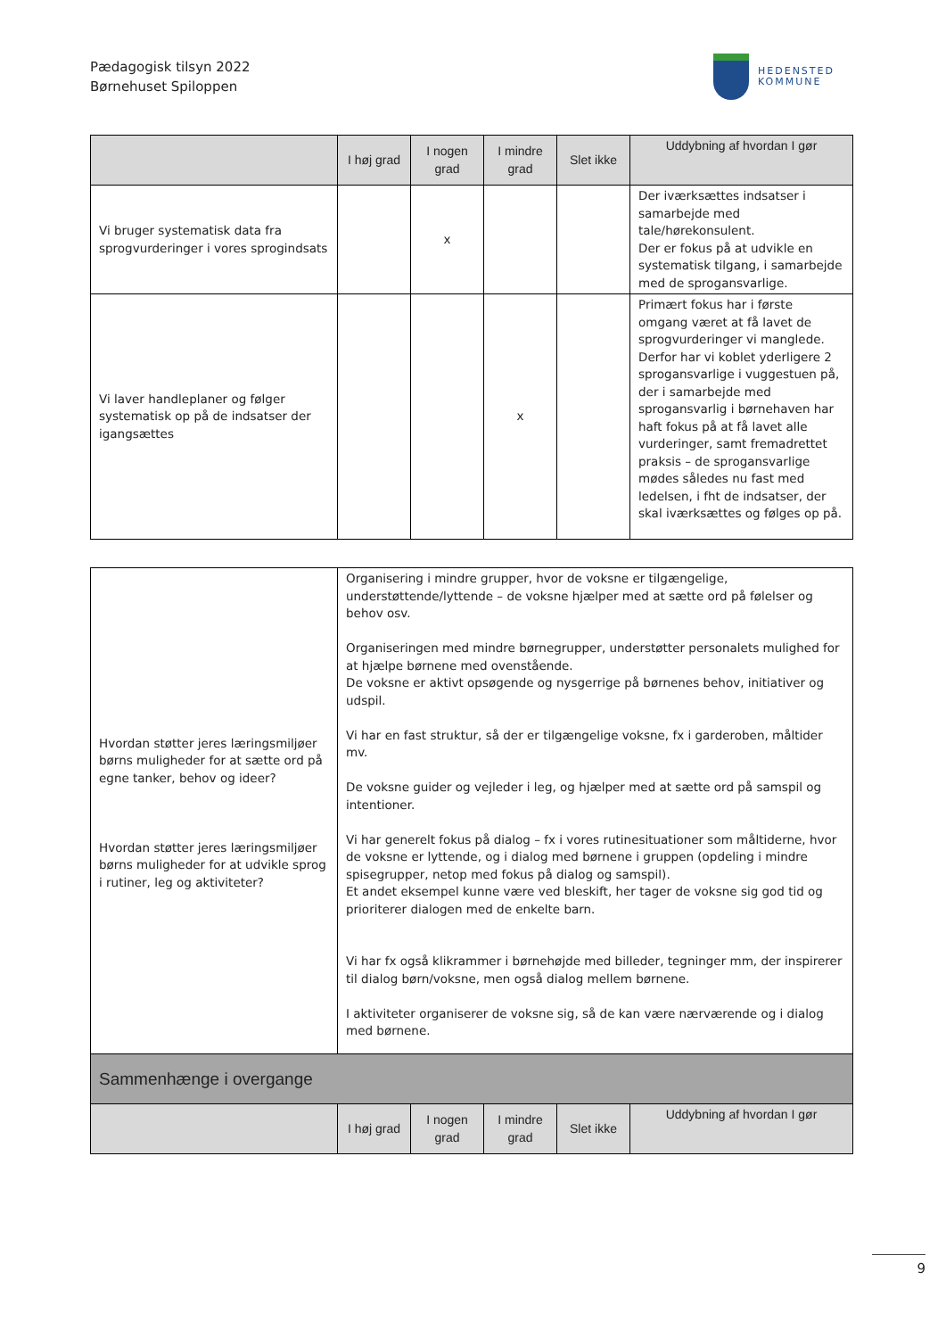Pædagogisk tilsyn 2022
Børnehuset Spiloppen
HEDENSTED
KOMMUNE
| | I høj grad | I nogen grad | I mindre grad | Slet ikke | Uddybning af hvordan I gør |
| --- | --- | --- | --- | --- | --- |
| Vi bruger systematisk data fra sprogvurderinger i vores sprogindsats | | x | | | Der iværksættes indsatser i samarbejde med tale/hørekonsulent. Der er fokus på at udvikle en systematisk tilgang, i samarbejde med de sprogansvarlige. |
| Vi laver handleplaner og følger systematisk op på de indsatser der igangsættes | | | x | | Primært fokus har i første omgang været at få lavet de sprogvurderinger vi manglede. Derfor har vi koblet yderligere 2 sprogansvarlige i vuggestuen på, der i samarbejde med sprogansvarlig i børnehaven har haft fokus på at få lavet alle vurderinger, samt fremadrettet praksis – de sprogansvarlige mødes således nu fast med ledelsen, i fht de indsatser, der skal iværksættes og følges op på. |
| Hvordan støtter jeres læringsmiljøer børns muligheder for at sætte ord på egne tanker, behov og ideer? Hvordan støtter jeres læringsmiljøer børns muligheder for at udvikle sprog i rutiner, leg og aktiviteter? | Organisering i mindre grupper, hvor de voksne er tilgængelige, understøttende/lyttende – de voksne hjælper med at sætte ord på følelser og behov osv. Organiseringen med mindre børnegrupper, understøtter personalets mulighed for at hjælpe børnene med ovenstående. De voksne er aktivt opsøgende og nysgerrige på børnenes behov, initiativer og udspil. Vi har en fast struktur, så der er tilgængelige voksne, fx i garderoben, måltider mv. De voksne guider og vejleder i leg, og hjælper med at sætte ord på samspil og intentioner. Vi har generelt fokus på dialog – fx i vores rutinesituationer som måltiderne, hvor de voksne er lyttende, og i dialog med børnene i gruppen (opdeling i mindre spisegrupper, netop med fokus på dialog og samspil). Et andet eksempel kunne være ved bleskift, her tager de voksne sig god tid og prioriterer dialogen med de enkelte barn. Vi har fx også klikrammer i børnehøjde med billeder, tegninger mm, der inspirerer til dialog børn/voksne, men også dialog mellem børnene. I aktiviteter organiserer de voksne sig, så de kan være nærværende og i dialog med børnene. |
| Sammenhænge i overgange | | | | | |
| | I høj grad | I nogen grad | I mindre grad | Slet ikke | Uddybning af hvordan I gør |
9